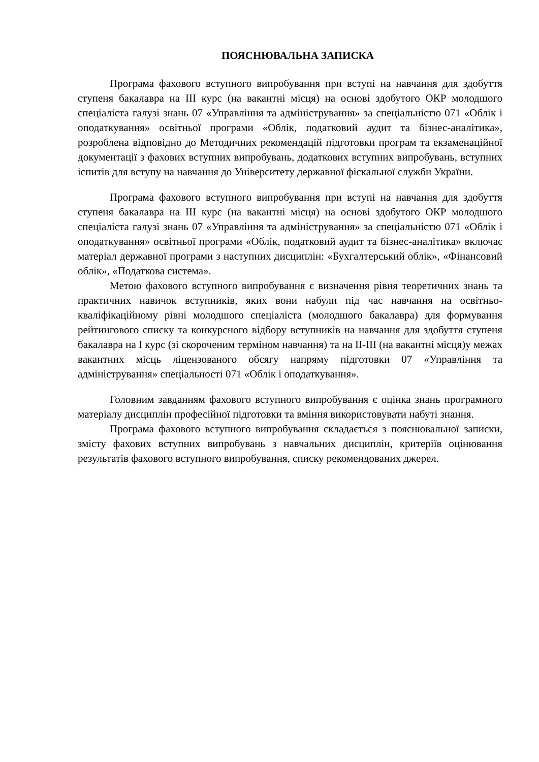ПОЯСНЮВАЛЬНА ЗАПИСКА
Програма фахового вступного випробування при вступі на навчання для здобуття ступеня бакалавра на ІІІ курс (на вакантні місця) на основі здобутого ОКР молодшого спеціаліста галузі знань 07 «Управління та адміністрування» за спеціальністю 071 «Облік і оподаткування» освітньої програми «Облік, податковий аудит та бізнес-аналітика», розроблена відповідно до Методичних рекомендацій підготовки програм та екзаменаційної документації з фахових вступних випробувань, додаткових вступних випробувань, вступних іспитів для вступу на навчання до Університету державної фіскальної служби України.
Програма фахового вступного випробування при вступі на навчання для здобуття ступеня бакалавра на ІІІ курс (на вакантні місця) на основі здобутого ОКР молодшого спеціаліста галузі знань 07 «Управління та адміністрування» за спеціальністю 071 «Облік і оподаткування» освітньої програми «Облік, податковий аудит та бізнес-аналітика» включає матеріал державної програми з наступних дисциплін: «Бухгалтерський облік», «Фінансовий облік», «Податкова система».
Метою фахового вступного випробування є визначення рівня теоретичних знань та практичних навичок вступників, яких вони набули під час навчання на освітньо-кваліфікаційному рівні молодшого спеціаліста (молодшого бакалавра) для формування рейтингового списку та конкурсного відбору вступників на навчання для здобуття ступеня бакалавра на І курс (зі скороченим терміном навчання) та на ІІ-ІІІ (на вакантні місця)у межах вакантних місць ліцензованого обсягу напряму підготовки 07 «Управління та адміністрування» спеціальності 071 «Облік і оподаткування».
Головним завданням фахового вступного випробування є оцінка знань програмного матеріалу дисциплін професійної підготовки та вміння використовувати набуті знання.
Програма фахового вступного випробування складається з пояснювальної записки, змісту фахових вступних випробувань з навчальних дисциплін, критеріїв оцінювання результатів фахового вступного випробування, списку рекомендованих джерел.